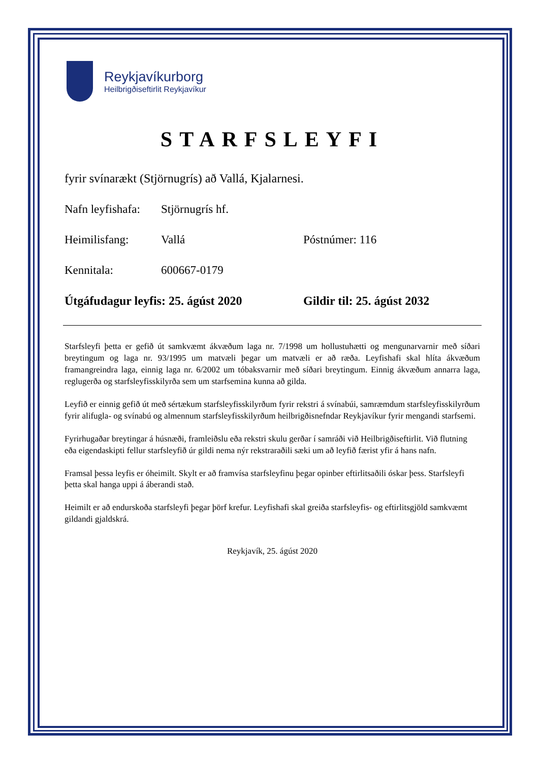Reykjavíkurborg
Heilbrigðiseftirlit Reykjavíkur
STARFSLEYFI
fyrir svínarækt (Stjörnugrís) að Vallá, Kjalarnesi.
Nafn leyfishafa: Stjörnugrís hf.
Heimilisfang: Vallá Póstnúmer: 116
Kennitala: 600667-0179
Útgáfudagur leyfis: 25. ágúst 2020 Gildir til: 25. ágúst 2032
Starfsleyfi þetta er gefið út samkvæmt ákvæðum laga nr. 7/1998 um hollustuhætti og mengunarvarnir með síðari breytingum og laga nr. 93/1995 um matvæli þegar um matvæli er að ræða. Leyfishafi skal hlíta ákvæðum framangreindra laga, einnig laga nr. 6/2002 um tóbaksvarnir með síðari breytingum. Einnig ákvæðum annarra laga, reglugerða og starfsleyfisskilyrða sem um starfsemina kunna að gilda.
Leyfið er einnig gefið út með sértækum starfsleyfisskilyrðum fyrir rekstri á svínabúi, samræmdum starfsleyfisskilyrðum fyrir alifugla- og svínabú og almennum starfsleyfisskilyrðum heilbrigðisnefndar Reykjavíkur fyrir mengandi starfsemi.
Fyrirhugaðar breytingar á húsnæði, framleiðslu eða rekstri skulu gerðar í samráði við Heilbrigðiseftirlit. Við flutning eða eigendaskipti fellur starfsleyfið úr gildi nema nýr rekstraraðili sæki um að leyfið færist yfir á hans nafn.
Framsal þessa leyfis er óheimilt. Skylt er að framvísa starfsleyfinu þegar opinber eftirlitsaðili óskar þess. Starfsleyfi þetta skal hanga uppi á áberandi stað.
Heimilt er að endurskoða starfsleyfi þegar þörf krefur. Leyfishafi skal greiða starfsleyfis- og eftirlitsgjöld samkvæmt gildandi gjaldskrá.
Reykjavík, 25. ágúst 2020